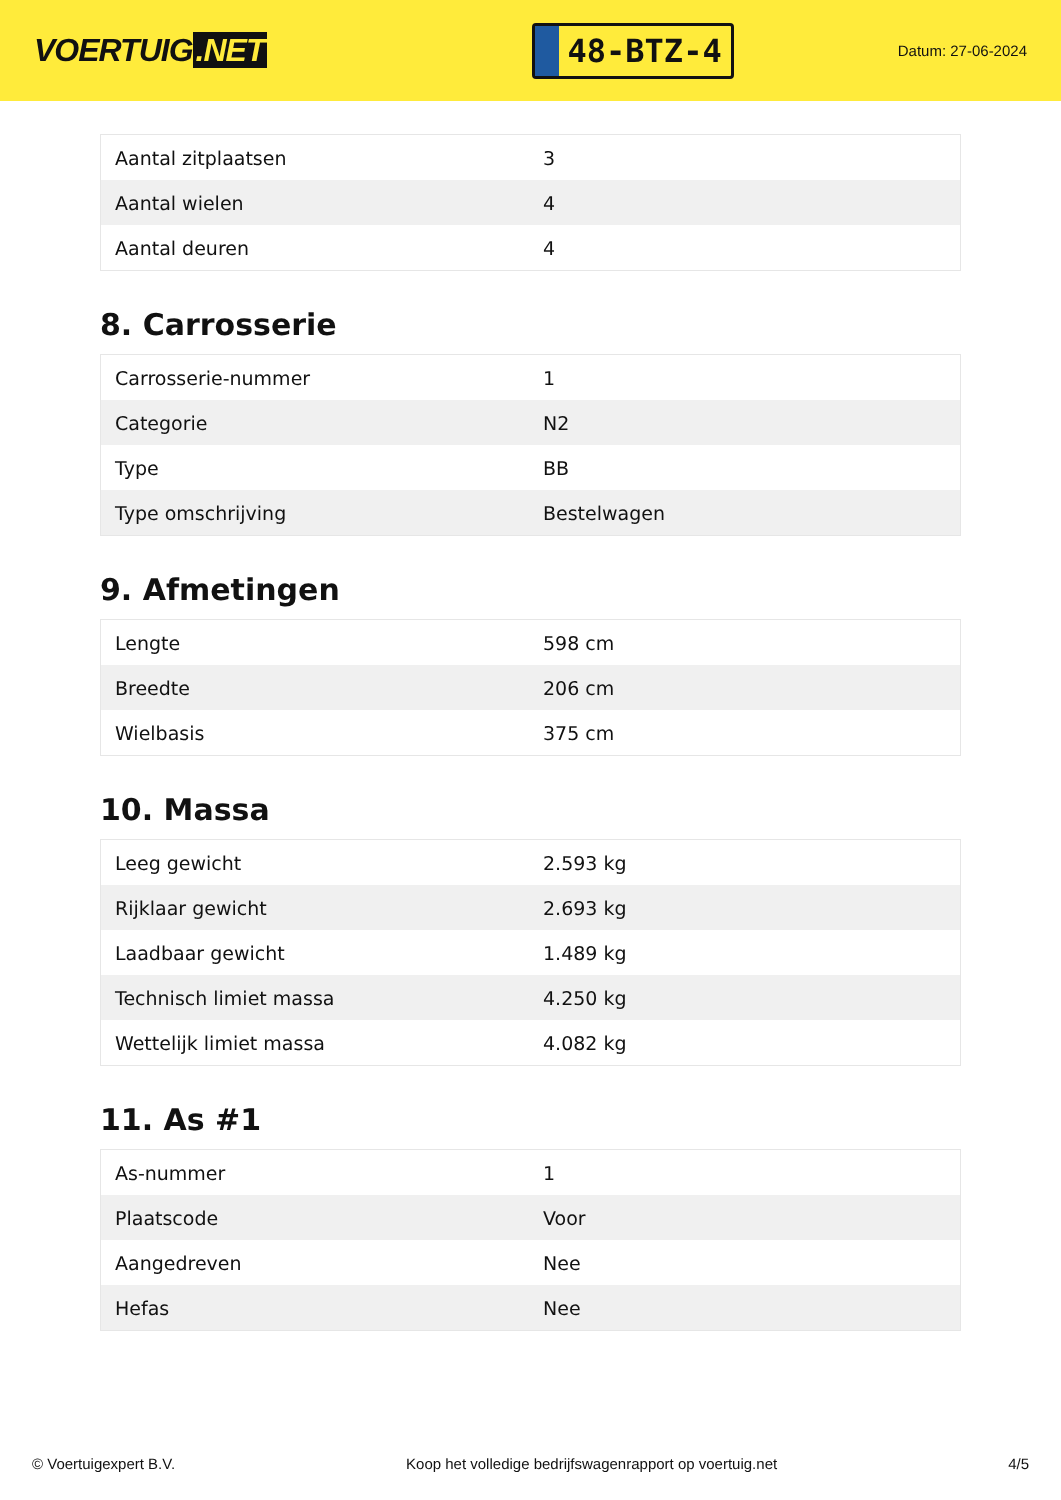VOERTUIG.NET
48-BTZ-4
Datum: 27-06-2024
| Aantal zitplaatsen | 3 |
| Aantal wielen | 4 |
| Aantal deuren | 4 |
8. Carrosserie
| Carrosserie-nummer | 1 |
| Categorie | N2 |
| Type | BB |
| Type omschrijving | Bestelwagen |
9. Afmetingen
| Lengte | 598 cm |
| Breedte | 206 cm |
| Wielbasis | 375 cm |
10. Massa
| Leeg gewicht | 2.593 kg |
| Rijklaar gewicht | 2.693 kg |
| Laadbaar gewicht | 1.489 kg |
| Technisch limiet massa | 4.250 kg |
| Wettelijk limiet massa | 4.082 kg |
11. As #1
| As-nummer | 1 |
| Plaatscode | Voor |
| Aangedreven | Nee |
| Hefas | Nee |
© Voertuigexpert B.V. Koop het volledige bedrijfswagenrapport op voertuig.net 4/5